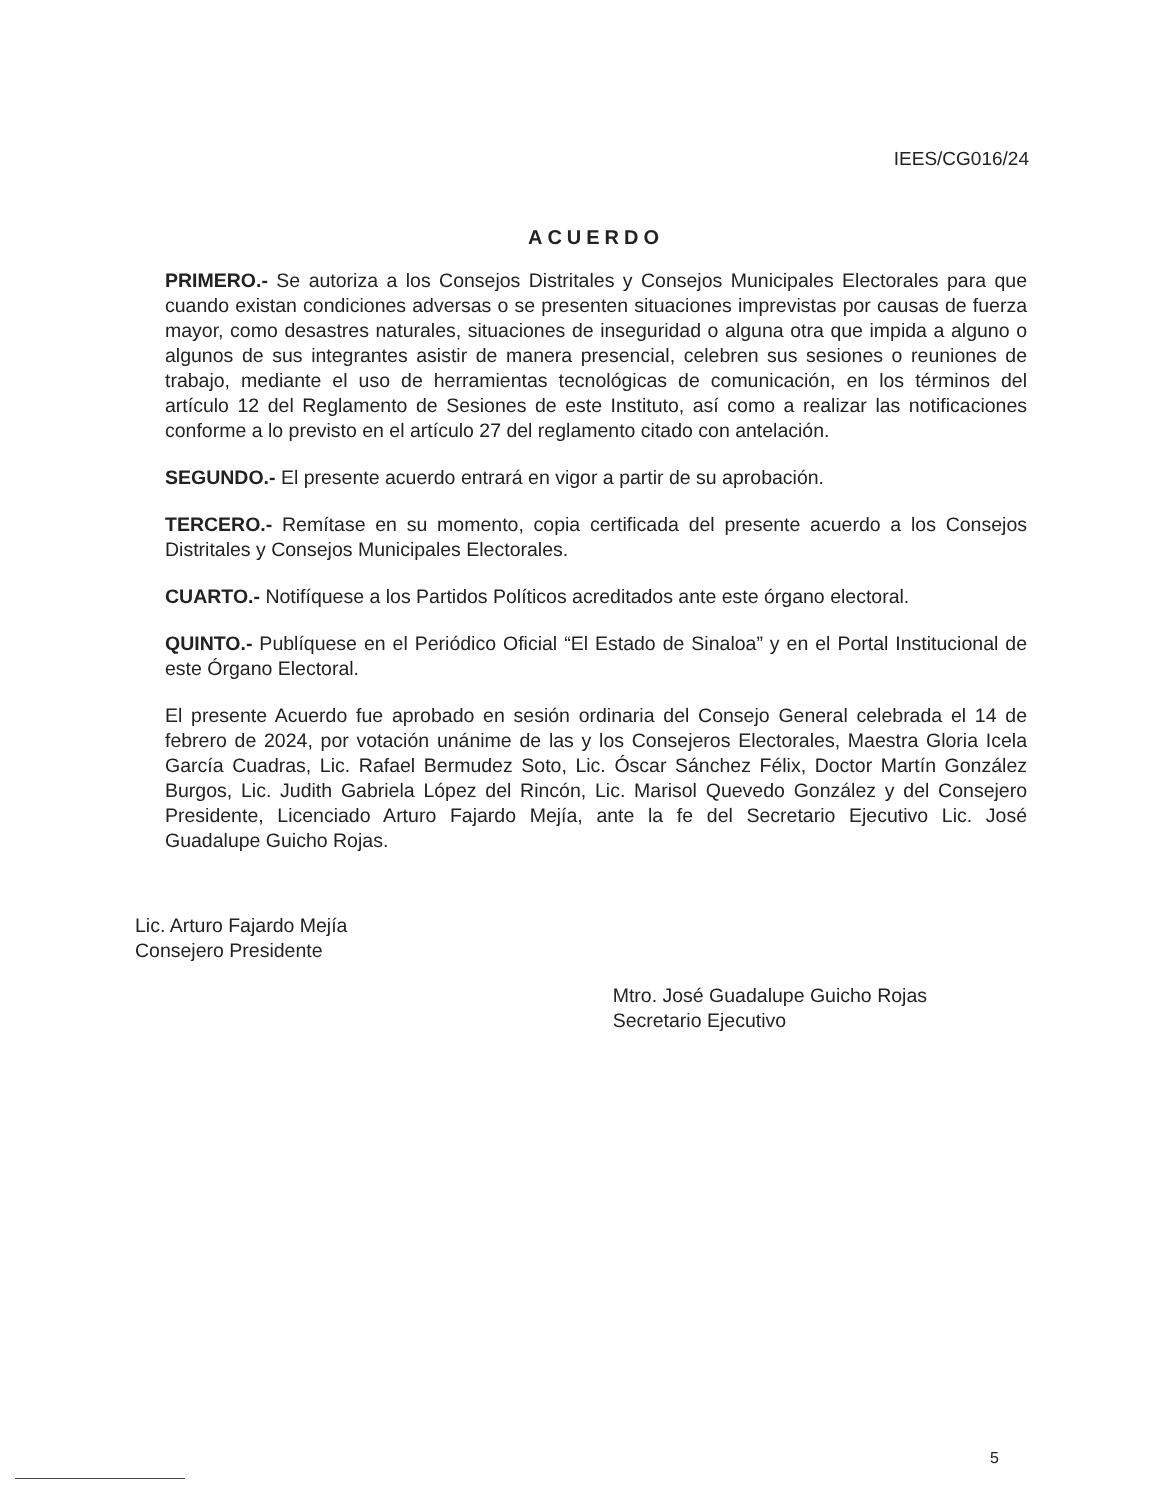IEES/CG016/24
ACUERDO
PRIMERO.- Se autoriza a los Consejos Distritales y Consejos Municipales Electorales para que cuando existan condiciones adversas o se presenten situaciones imprevistas por causas de fuerza mayor, como desastres naturales, situaciones de inseguridad o alguna otra que impida a alguno o algunos de sus integrantes asistir de manera presencial, celebren sus sesiones o reuniones de trabajo, mediante el uso de herramientas tecnológicas de comunicación, en los términos del artículo 12 del Reglamento de Sesiones de este Instituto, así como a realizar las notificaciones conforme a lo previsto en el artículo 27 del reglamento citado con antelación.
SEGUNDO.- El presente acuerdo entrará en vigor a partir de su aprobación.
TERCERO.- Remítase en su momento, copia certificada del presente acuerdo a los Consejos Distritales y Consejos Municipales Electorales.
CUARTO.- Notifíquese a los Partidos Políticos acreditados ante este órgano electoral.
QUINTO.- Publíquese en el Periódico Oficial “El Estado de Sinaloa” y en el Portal Institucional de este Órgano Electoral.
El presente Acuerdo fue aprobado en sesión ordinaria del Consejo General celebrada el 14 de febrero de 2024, por votación unánime de las y los Consejeros Electorales, Maestra Gloria Icela García Cuadras, Lic. Rafael Bermudez Soto, Lic. Óscar Sánchez Félix, Doctor Martín González Burgos, Lic. Judith Gabriela López del Rincón, Lic. Marisol Quevedo González y del Consejero Presidente, Licenciado Arturo Fajardo Mejía, ante la fe del Secretario Ejecutivo Lic. José Guadalupe Guicho Rojas.
Lic. Arturo Fajardo Mejía
Consejero Presidente
Mtro. José Guadalupe Guicho Rojas
Secretario Ejecutivo
5